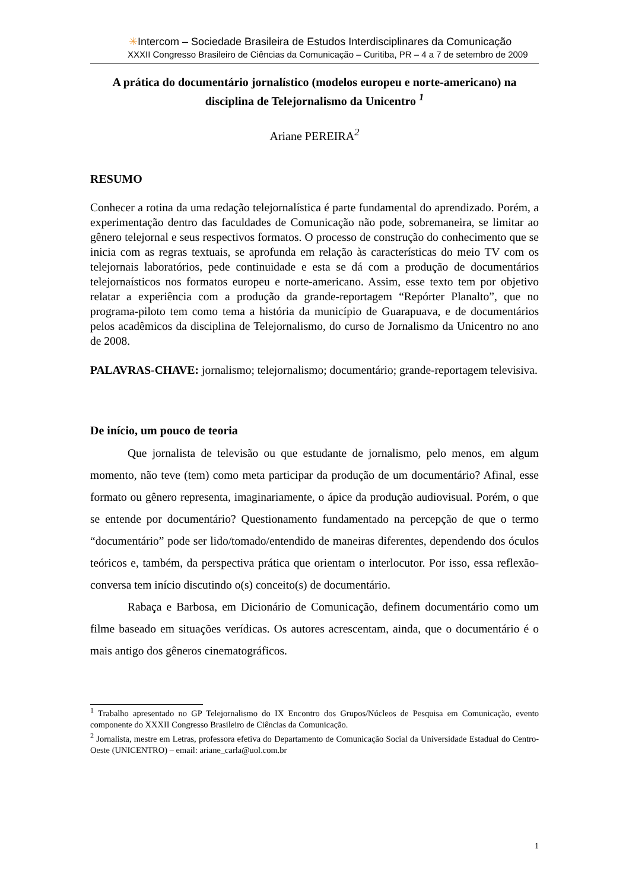✳Intercom – Sociedade Brasileira de Estudos Interdisciplinares da Comunicação
XXXII Congresso Brasileiro de Ciências da Comunicação – Curitiba, PR – 4 a 7 de setembro de 2009
A prática do documentário jornalístico (modelos europeu e norte-americano) na disciplina de Telejornalismo da Unicentro <sup>1</sup>
Ariane PEREIRA<sup>2</sup>
RESUMO
Conhecer a rotina da uma redação telejornalística é parte fundamental do aprendizado. Porém, a experimentação dentro das faculdades de Comunicação não pode, sobremaneira, se limitar ao gênero telejornal e seus respectivos formatos. O processo de construção do conhecimento que se inicia com as regras textuais, se aprofunda em relação às características do meio TV com os telejornais laboratórios, pede continuidade e esta se dá com a produção de documentários telejornaísticos nos formatos europeu e norte-americano. Assim, esse texto tem por objetivo relatar a experiência com a produção da grande-reportagem “Repórter Planalto”, que no programa-piloto tem como tema a história da município de Guarapuava, e de documentários pelos acadêmicos da disciplina de Telejornalismo, do curso de Jornalismo da Unicentro no ano de 2008.
PALAVRAS-CHAVE: jornalismo; telejornalismo; documentário; grande-reportagem televisiva.
De início, um pouco de teoria
Que jornalista de televisão ou que estudante de jornalismo, pelo menos, em algum momento, não teve (tem) como meta participar da produção de um documentário? Afinal, esse formato ou gênero representa, imaginariamente, o ápice da produção audiovisual. Porém, o que se entende por documentário? Questionamento fundamentado na percepção de que o termo “documentário” pode ser lido/tomado/entendido de maneiras diferentes, dependendo dos óculos teóricos e, também, da perspectiva prática que orientam o interlocutor. Por isso, essa reflexão-conversa tem início discutindo o(s) conceito(s) de documentário.
Rabaça e Barbosa, em Dicionário de Comunicação, definem documentário como um filme baseado em situações verídicas. Os autores acrescentam, ainda, que o documentário é o mais antigo dos gêneros cinematográficos.
<sup>1</sup> Trabalho apresentado no GP Telejornalismo do IX Encontro dos Grupos/Núcleos de Pesquisa em Comunicação, evento componente do XXXII Congresso Brasileiro de Ciências da Comunicação.
<sup>2</sup> Jornalista, mestre em Letras, professora efetiva do Departamento de Comunicação Social da Universidade Estadual do Centro-Oeste (UNICENTRO) – email: ariane_carla@uol.com.br
1